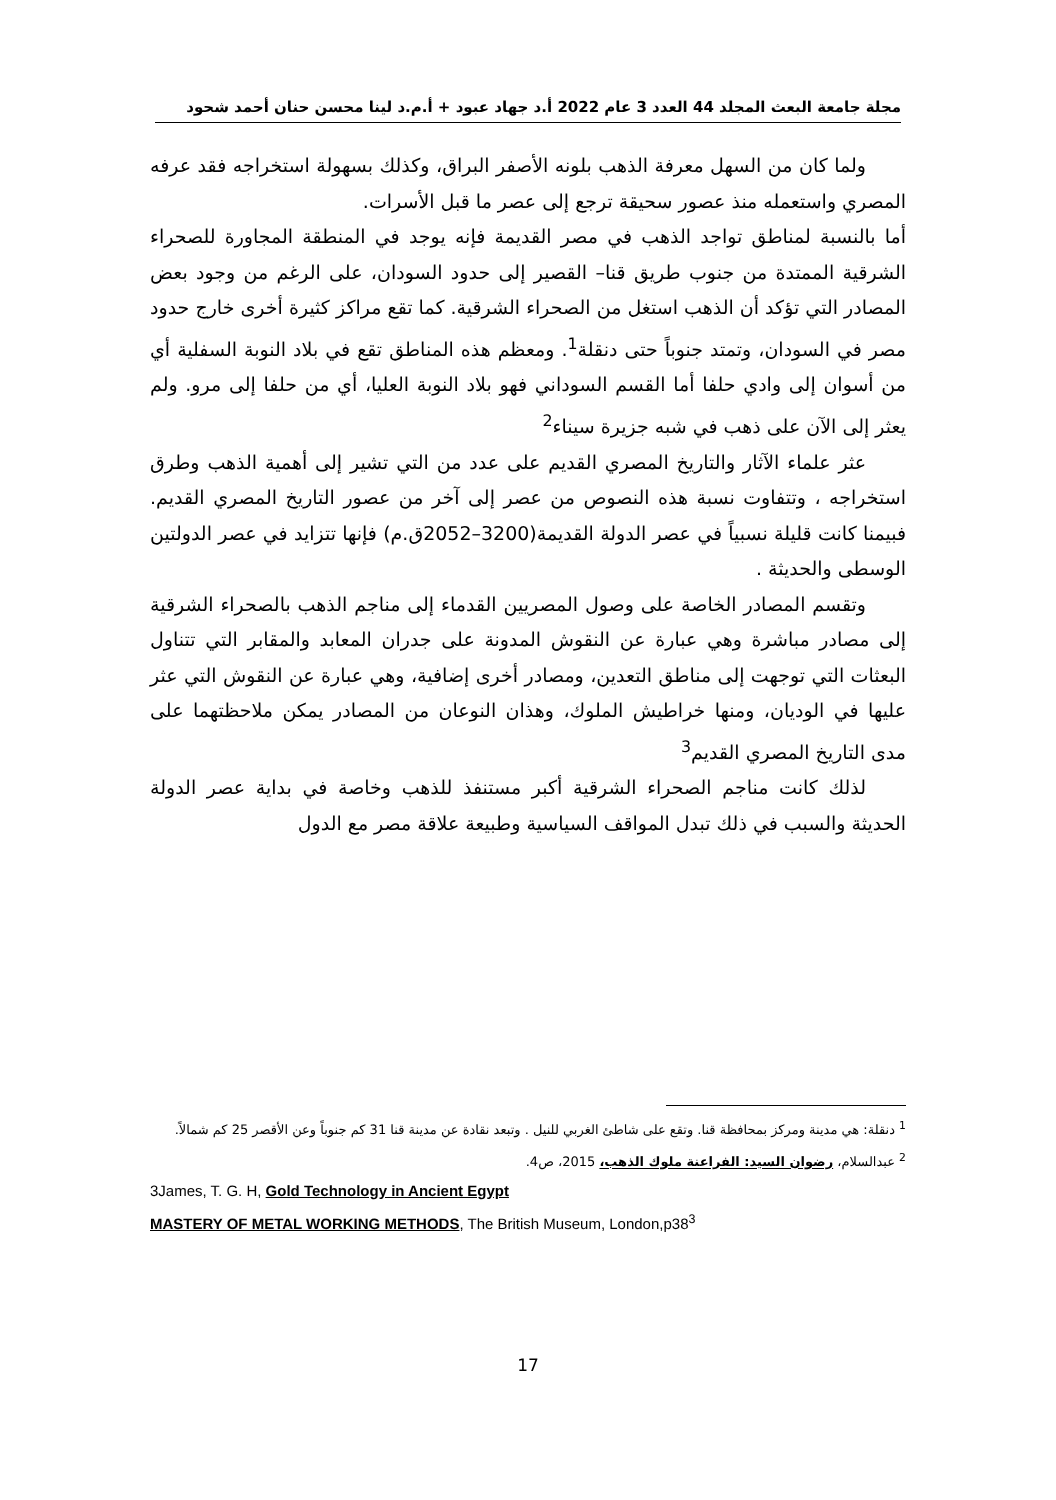مجلة جامعة البعث المجلد 44 العدد 3 عام 2022 أ.د جهاد عبود + أ.م.د لينا محسن حنان أحمد شحود
ولما كان من السهل معرفة الذهب بلونه الأصفر البراق، وكذلك بسهولة استخراجه فقد عرفه المصري واستعمله منذ عصور سحيقة ترجع إلى عصر ما قبل الأسرات.
أما بالنسبة لمناطق تواجد الذهب في مصر القديمة فإنه يوجد في المنطقة المجاورة للصحراء الشرقية الممتدة من جنوب طريق قنا– القصير إلى حدود السودان، على الرغم من وجود بعض المصادر التي تؤكد أن الذهب استغل من الصحراء الشرقية. كما تقع مراكز كثيرة أخرى خارج حدود مصر في السودان، وتمتد جنوباً حتى دنقلة<sup>1</sup>. ومعظم هذه المناطق تقع في بلاد النوبة السفلية أي من أسوان إلى وادي حلفا أما القسم السوداني فهو بلاد النوبة العليا، أي من حلفا إلى مرو. ولم يعثر إلى الآن على ذهب في شبه جزيرة سيناء<sup>2</sup>
عثر علماء الآثار والتاريخ المصري القديم على عدد من التي تشير إلى أهمية الذهب وطرق استخراجه ، وتتفاوت نسبة هذه النصوص من عصر إلى آخر من عصور التاريخ المصري القديم. فبيمنا كانت قليلة نسبياً في عصر الدولة القديمة(3200–2052ق.م) فإنها تتزايد في عصر الدولتين الوسطى والحديثة .
وتقسم المصادر الخاصة على وصول المصريين القدماء إلى مناجم الذهب بالصحراء الشرقية إلى مصادر مباشرة وهي عبارة عن النقوش المدونة على جدران المعابد والمقابر التي تتناول البعثات التي توجهت إلى مناطق التعدين، ومصادر أخرى إضافية، وهي عبارة عن النقوش التي عثر عليها في الوديان، ومنها خراطيش الملوك، وهذان النوعان من المصادر يمكن ملاحظتهما على مدى التاريخ المصري القديم<sup>3</sup>
لذلك كانت مناجم الصحراء الشرقية أكبر مستنفذ للذهب وخاصة في بداية عصر الدولة الحديثة والسبب في ذلك تبدل المواقف السياسية وطبيعة علاقة مصر مع الدول
<sup>1</sup> دنقلة: هي مدينة ومركز بمحافظة قنا. وتقع على شاطئ الغربي للنيل . وتبعد نقادة عن مدينة قنا 31 كم جنوباً وعن الأقصر 25 كم شمالاً.
<sup>2</sup> عبدالسلام، رضوان السيد: الفراعنة ملوك الذهب، 2015، ص4.
3James, T. G. H, Gold Technology in Ancient Egypt
MASTERY OF METAL WORKING METHODS, The British Museum, London,p38<sup>3</sup>
17